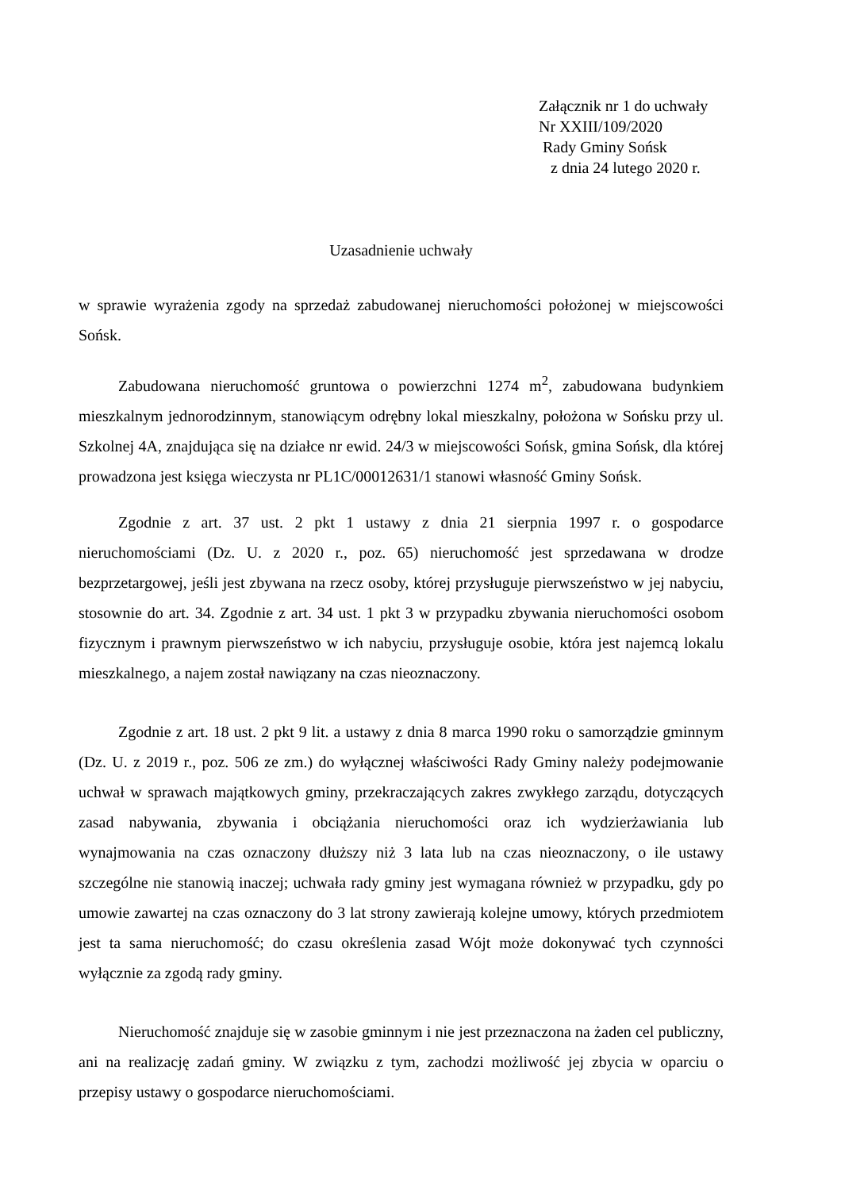Załącznik nr 1 do uchwały
Nr XXIII/109/2020
Rady Gminy Sońsk
z dnia 24 lutego 2020 r.
Uzasadnienie uchwały
w sprawie wyrażenia zgody na sprzedaż zabudowanej nieruchomości położonej w miejscowości Sońsk.
Zabudowana nieruchomość gruntowa o powierzchni 1274 m<sup>2</sup>, zabudowana budynkiem mieszkalnym jednorodzinnym, stanowiącym odrębny lokal mieszkalny, położona w Sońsku przy ul. Szkolnej 4A, znajdująca się na działce nr ewid. 24/3 w miejscowości Sońsk, gmina Sońsk, dla której prowadzona jest księga wieczysta nr PL1C/00012631/1 stanowi własność Gminy Sońsk.
Zgodnie z art. 37 ust. 2 pkt 1 ustawy z dnia 21 sierpnia 1997 r. o gospodarce nieruchomościami (Dz. U. z 2020 r., poz. 65) nieruchomość jest sprzedawana w drodze bezprzetargowej, jeśli jest zbywana na rzecz osoby, której przysługuje pierwszeństwo w jej nabyciu, stosownie do art. 34. Zgodnie z art. 34 ust. 1 pkt 3 w przypadku zbywania nieruchomości osobom fizycznym i prawnym pierwszeństwo w ich nabyciu, przysługuje osobie, która jest najemcą lokalu mieszkalnego, a najem został nawiązany na czas nieoznaczony.
Zgodnie z art. 18 ust. 2 pkt 9 lit. a ustawy z dnia 8 marca 1990 roku o samorządzie gminnym (Dz. U. z 2019 r., poz. 506 ze zm.) do wyłącznej właściwości Rady Gminy należy podejmowanie uchwał w sprawach majątkowych gminy, przekraczających zakres zwykłego zarządu, dotyczących zasad nabywania, zbywania i obciążania nieruchomości oraz ich wydzierżawiania lub wynajmowania na czas oznaczony dłuższy niż 3 lata lub na czas nieoznaczony, o ile ustawy szczególne nie stanowią inaczej; uchwała rady gminy jest wymagana również w przypadku, gdy po umowie zawartej na czas oznaczony do 3 lat strony zawierają kolejne umowy, których przedmiotem jest ta sama nieruchomość; do czasu określenia zasad Wójt może dokonywać tych czynności wyłącznie za zgodą rady gminy.
Nieruchomość znajduje się w zasobie gminnym i nie jest przeznaczona na żaden cel publiczny, ani na realizację zadań gminy. W związku z tym, zachodzi możliwość jej zbycia w oparciu o przepisy ustawy o gospodarce nieruchomościami.